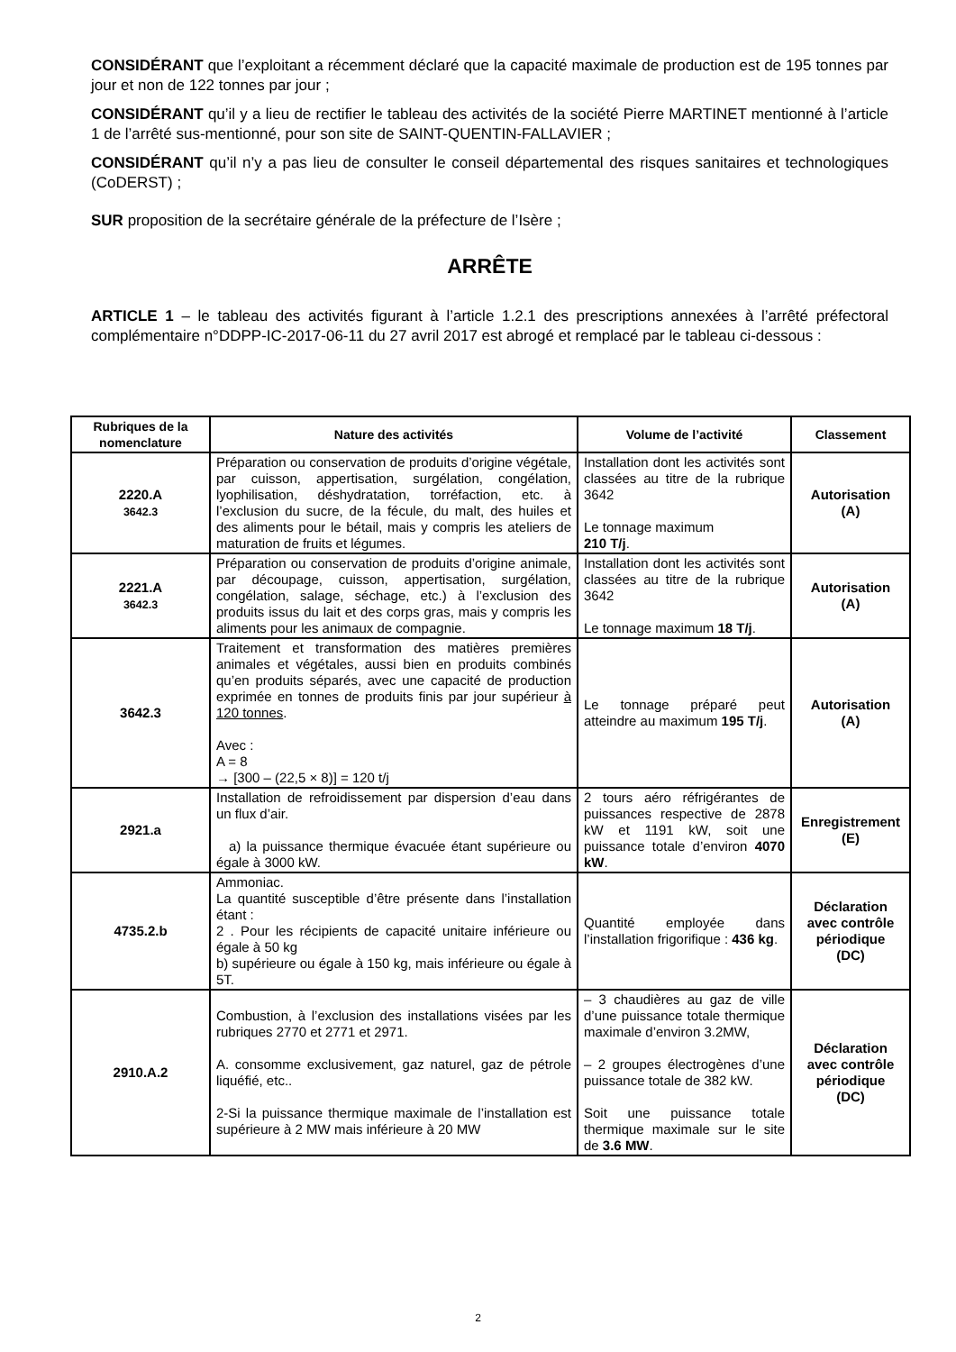CONSIDÉRANT que l’exploitant a récemment déclaré que la capacité maximale de production est de 195 tonnes par jour et non de 122 tonnes par jour ;
CONSIDÉRANT qu’il y a lieu de rectifier le tableau des activités de la société Pierre MARTINET mentionné à l’article 1 de l’arrêté sus-mentionné, pour son site de SAINT-QUENTIN-FALLAVIER ;
CONSIDÉRANT qu’il n’y a pas lieu de consulter le conseil départemental des risques sanitaires et technologiques (CoDERST) ;
SUR proposition de la secrétaire générale de la préfecture de l’Isère ;
ARRÊTE
ARTICLE 1 – le tableau des activités figurant à l’article 1.2.1 des prescriptions annexées à l’arrêté préfectoral complémentaire n°DDPP-IC-2017-06-11 du 27 avril 2017 est abrogé et remplacé par le tableau ci-dessous :
| Rubriques de la nomenclature | Nature des activités | Volume de l’activité | Classement |
| --- | --- | --- | --- |
| 2220.A 3642.3 | Préparation ou conservation de produits d’origine végétale, par cuisson, appertisation, surgélation, congélation, lyophilisation, déshydratation, torréfaction, etc. à l’exclusion du sucre, de la fécule, du malt, des huiles et des aliments pour le bétail, mais y compris les ateliers de maturation de fruits et légumes. | Installation dont les activités sont classées au titre de la rubrique 3642 Le tonnage maximum 210 T/j . | Autorisation (A) |
| 2221.A 3642.3 | Préparation ou conservation de produits d’origine animale, par découpage, cuisson, appertisation, surgélation, congélation, salage, séchage, etc.) à l’exclusion des produits issus du lait et des corps gras, mais y compris les aliments pour les animaux de compagnie. | Installation dont les activités sont classées au titre de la rubrique 3642 Le tonnage maximum 18 T/j . | Autorisation (A) |
| 3642.3 | Traitement et transformation des matières premières animales et végétales, aussi bien en produits combinés qu’en produits séparés, avec une capacité de production exprimée en tonnes de produits finis par jour supérieur à 120 tonnes . Avec : A = 8 → [300 – (22,5 × 8)] = 120 t/j | Le tonnage préparé peut atteindre au maximum 195 T/j . | Autorisation (A) |
| 2921.a | Installation de refroidissement par dispersion d’eau dans un flux d’air. a) la puissance thermique évacuée étant supérieure ou égale à 3000 kW. | 2 tours aéro réfrigérantes de puissances respective de 2878 kW et 1191 kW, soit une puissance totale d’environ 4070 kW . | Enregistrement (E) |
| 4735.2.b | Ammoniac. La quantité susceptible d’être présente dans l’installation étant : 2 . Pour les récipients de capacité unitaire inférieure ou égale à 50 kg b) supérieure ou égale à 150 kg, mais inférieure ou égale à 5T. | Quantité employée dans l’installation frigorifique : 436 kg . | Déclaration avec contrôle périodique (DC) |
| 2910.A.2 | Combustion, à l’exclusion des installations visées par les rubriques 2770 et 2771 et 2971. A. consomme exclusivement, gaz naturel, gaz de pétrole liquéfié, etc.. 2-Si la puissance thermique maximale de l’installation est supérieure à 2 MW mais inférieure à 20 MW | – 3 chaudières au gaz de ville d’une puissance totale thermique maximale d’environ 3.2MW, – 2 groupes électrogènes d’une puissance totale de 382 kW. Soit une puissance totale thermique maximale sur le site de 3.6 MW . | Déclaration avec contrôle périodique (DC) |
2